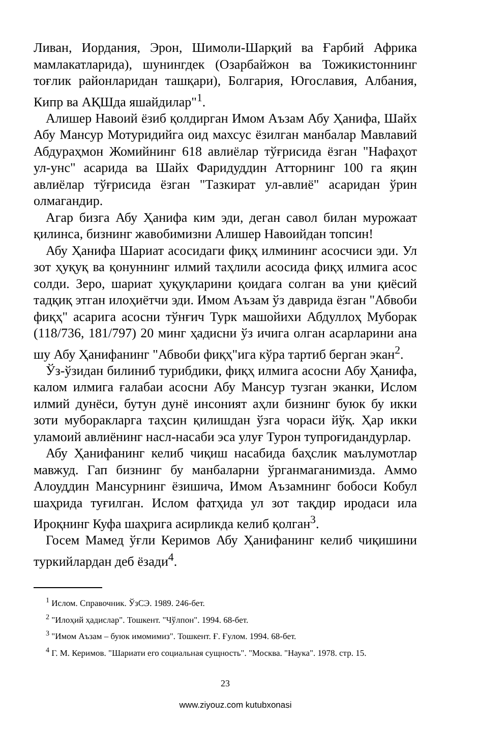Ливан, Иордания, Эрон, Шимоли-Шарқий ва Ғарбий Африка мамлакатларида), шунингдек (Озарбайжон ва Тожикистоннинг тоғлик районларидан ташқари), Болгария, Югославия, Албания, Кипр ва АҚШда яшайдилар"<sup>1</sup>.
Алишер Навоий ёзиб қолдирган Имом Аъзам Абу Ҳанифа, Шайх Абу Мансур Мотуридийга оид махсус ёзилган манбалар Мавлавий Абдураҳмон Жомийнинг 618 авлиёлар тўғрисида ёзган "Нафаҳот ул-унс" асарида ва Шайх Фаридуддин Атторнинг 100 га яқин авлиёлар тўғрисида ёзган "Тазкират ул-авлиё" асаридан ўрин олмагандир.
Агар бизга Абу Ҳанифа ким эди, деган савол билан мурожаат қилинса, бизнинг жавобимизни Алишер Навоийдан топсин!
Абу Ҳанифа Шариат асосидаги фиқҳ илмининг асосчиси эди. Ул зот ҳуқуқ ва қонуннинг илмий таҳлили асосида фиқҳ илмига асос солди. Зеро, шариат ҳуқуқларини қоидага солган ва уни қиёсий тадқиқ этган илоҳиётчи эди. Имом Аъзам ўз даврида ёзган "Абвоби фиқҳ" асарига асосни тўнғич Турк машойихи Абдуллоҳ Муборак (118/736, 181/797) 20 минг ҳадисни ўз ичига олган асарларини ана шу Абу Ҳанифанинг "Абвоби фиқҳ"ига кўра тартиб берган экан<sup>2</sup>.
Ўз-ўзидан билиниб турибдики, фиқҳ илмига асосни Абу Ҳанифа, калом илмига ғалабаи асосни Абу Мансур тузган эканки, Ислом илмий дунёси, бутун дунё инсоният аҳли бизнинг буюк бу икки зоти муборакларга таҳсин қилишдан ўзга чораси йўқ. Ҳар икки уламоий авлиёнинг насл-насаби эса улуғ Турон тупроғидандурлар.
Абу Ҳанифанинг келиб чиқиш насабида баҳслик маълумотлар мавжуд. Гап бизнинг бу манбаларни ўрганмаганимизда. Аммо Алоуддин Мансурнинг ёзишича, Имом Аъзамнинг бобоси Кобул шаҳрида туғилган. Ислом фатҳида ул зот тақдир иродаси ила Ироқнинг Куфа шаҳрига асирликда келиб қолган<sup>3</sup>.
Госем Мамед ўғли Керимов Абу Ҳанифанинг келиб чиқишини туркийлардан деб ёзади<sup>4</sup>.
<sup>1</sup> Ислом. Справочник. ЎзСЭ. 1989. 246-бет.
<sup>2</sup> "Илоҳий ҳадислар". Тошкент. "Чўлпон". 1994. 68-бет.
<sup>3</sup> "Имом Аъзам – буюк имомимиз". Тошкент. Ғ. Ғулом. 1994. 68-бет.
<sup>4</sup> Г. М. Керимов. "Шариати его социальная сущность". "Москва. "Наука". 1978. стр. 15.
23
www.ziyouz.com kutubxonasi